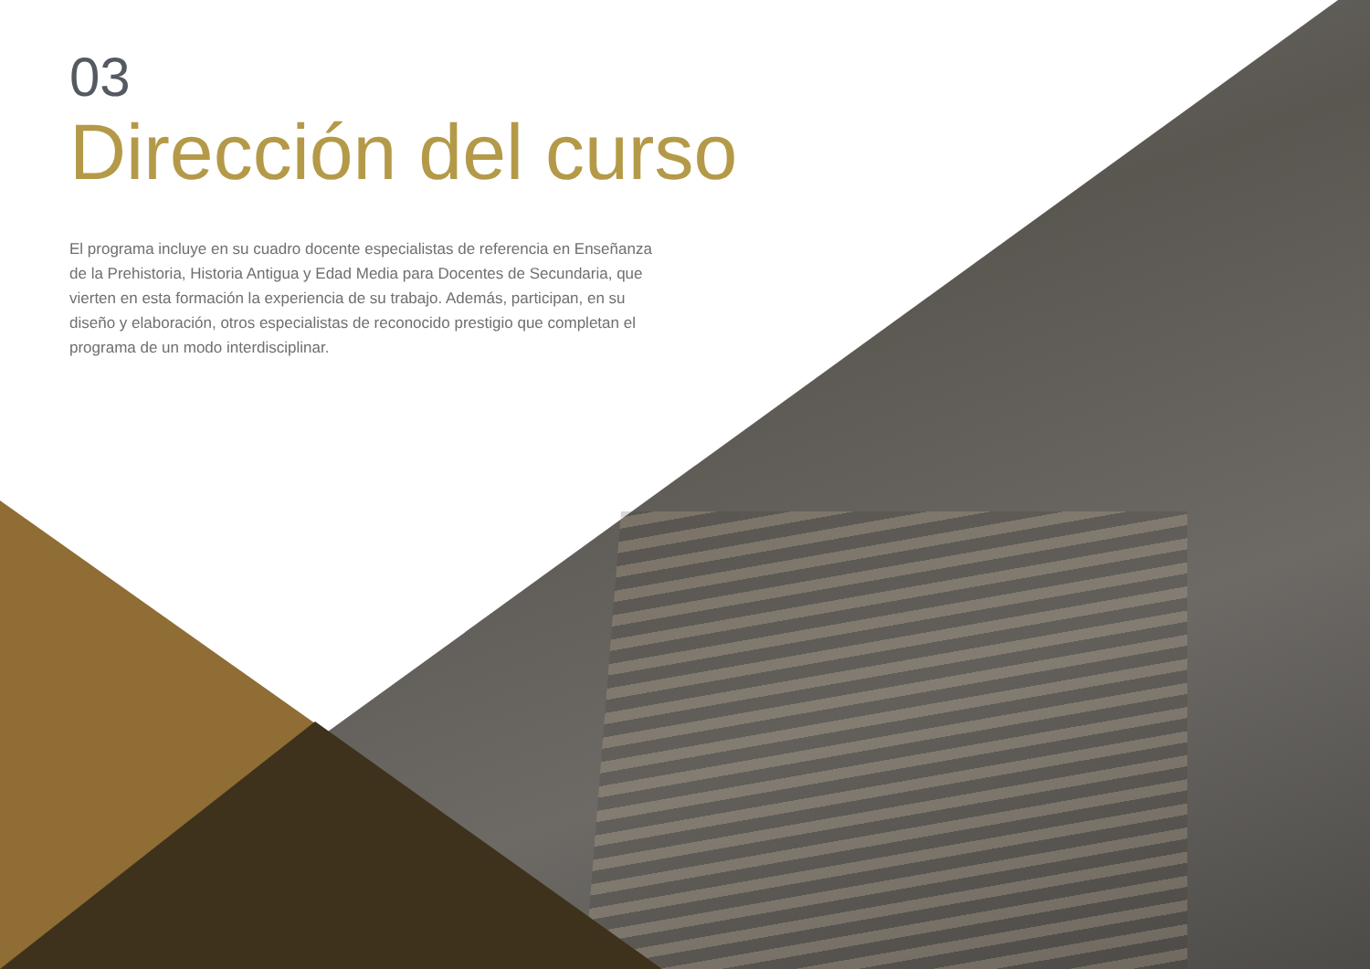03
Dirección del curso
El programa incluye en su cuadro docente especialistas de referencia en Enseñanza de la Prehistoria, Historia Antigua y Edad Media para Docentes de Secundaria, que vierten en esta formación la experiencia de su trabajo. Además, participan, en su diseño y elaboración, otros especialistas de reconocido prestigio que completan el programa de un modo interdisciplinar.